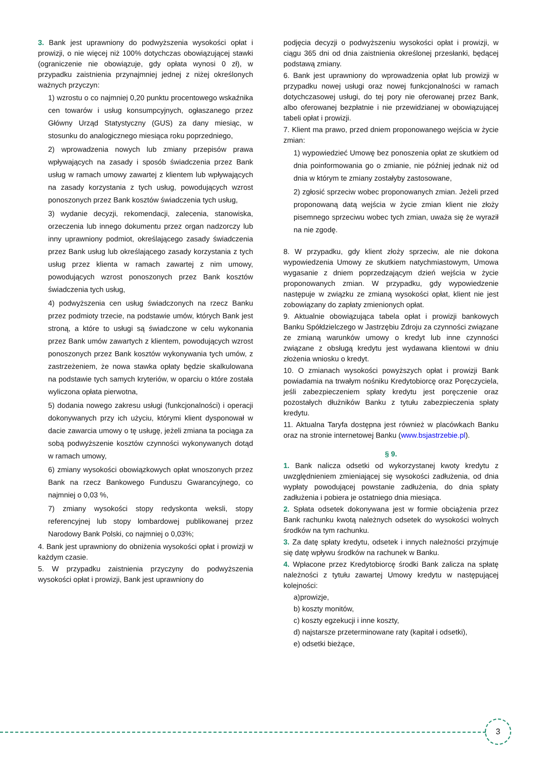3. Bank jest uprawniony do podwyższenia wysokości opłat i prowizji, o nie więcej niż 100% dotychczas obowiązującej stawki (ograniczenie nie obowiązuje, gdy opłata wynosi 0 zł), w przypadku zaistnienia przynajmniej jednej z niżej określonych ważnych przyczyn:
1) wzrostu o co najmniej 0,20 punktu procentowego wskaźnika cen towarów i usług konsumpcyjnych, ogłaszanego przez Główny Urząd Statystyczny (GUS) za dany miesiąc, w stosunku do analogicznego miesiąca roku poprzedniego,
2) wprowadzenia nowych lub zmiany przepisów prawa wpływających na zasady i sposób świadczenia przez Bank usług w ramach umowy zawartej z klientem lub wpływających na zasady korzystania z tych usług, powodujących wzrost ponoszonych przez Bank kosztów świadczenia tych usług,
3) wydanie decyzji, rekomendacji, zalecenia, stanowiska, orzeczenia lub innego dokumentu przez organ nadzorczy lub inny uprawniony podmiot, określającego zasady świadczenia przez Bank usług lub określającego zasady korzystania z tych usług przez klienta w ramach zawartej z nim umowy, powodujących wzrost ponoszonych przez Bank kosztów świadczenia tych usług,
4) podwyższenia cen usług świadczonych na rzecz Banku przez podmioty trzecie, na podstawie umów, których Bank jest stroną, a które to usługi są świadczone w celu wykonania przez Bank umów zawartych z klientem, powodujących wzrost ponoszonych przez Bank kosztów wykonywania tych umów, z zastrzeżeniem, że nowa stawka opłaty będzie skalkulowana na podstawie tych samych kryteriów, w oparciu o które została wyliczona opłata pierwotna,
5) dodania nowego zakresu usługi (funkcjonalności) i operacji dokonywanych przy ich użyciu, którymi klient dysponował w dacie zawarcia umowy o tę usługę, jeżeli zmiana ta pociąga za sobą podwyższenie kosztów czynności wykonywanych dotąd w ramach umowy,
6) zmiany wysokości obowiązkowych opłat wnoszonych przez Bank na rzecz Bankowego Funduszu Gwarancyjnego, co najmniej o 0,03 %,
7) zmiany wysokości stopy redyskonta weksli, stopy referencyjnej lub stopy lombardowej publikowanej przez Narodowy Bank Polski, co najmniej o 0,03%;
4. Bank jest uprawniony do obniżenia wysokości opłat i prowizji w każdym czasie.
5. W przypadku zaistnienia przyczyny do podwyższenia wysokości opłat i prowizji, Bank jest uprawniony do
podjęcia decyzji o podwyższeniu wysokości opłat i prowizji, w ciągu 365 dni od dnia zaistnienia określonej przesłanki, będącej podstawą zmiany.
6. Bank jest uprawniony do wprowadzenia opłat lub prowizji w przypadku nowej usługi oraz nowej funkcjonalności w ramach dotychczasowej usługi, do tej pory nie oferowanej przez Bank, albo oferowanej bezpłatnie i nie przewidzianej w obowiązującej tabeli opłat i prowizji.
7. Klient ma prawo, przed dniem proponowanego wejścia w życie zmian:
1) wypowiedzieć Umowę bez ponoszenia opłat ze skutkiem od dnia poinformowania go o zmianie, nie później jednak niż od dnia w którym te zmiany zostałyby zastosowane,
2) zgłosić sprzeciw wobec proponowanych zmian. Jeżeli przed proponowaną datą wejścia w życie zmian klient nie złoży pisemnego sprzeciwu wobec tych zmian, uważa się że wyraził na nie zgodę.
8. W przypadku, gdy klient złoży sprzeciw, ale nie dokona wypowiedzenia Umowy ze skutkiem natychmiastowym, Umowa wygasanie z dniem poprzedzającym dzień wejścia w życie proponowanych zmian. W przypadku, gdy wypowiedzenie następuje w związku ze zmianą wysokości opłat, klient nie jest zobowiązany do zapłaty zmienionych opłat.
9. Aktualnie obowiązująca tabela opłat i prowizji bankowych Banku Spółdzielczego w Jastrzębiu Zdroju za czynności związane ze zmianą warunków umowy o kredyt lub inne czynności związane z obsługą kredytu jest wydawana klientowi w dniu złożenia wniosku o kredyt.
10. O zmianach wysokości powyższych opłat i prowizji Bank powiadamia na trwałym nośniku Kredytobiorcę oraz Poręczyciela, jeśli zabezpieczeniem spłaty kredytu jest poręczenie oraz pozostałych dłużników Banku z tytułu zabezpieczenia spłaty kredytu.
11. Aktualna Taryfa dostępna jest również w placówkach Banku oraz na stronie internetowej Banku (www.bsjastrzebie.pl).
§ 9.
1. Bank nalicza odsetki od wykorzystanej kwoty kredytu z uwzględnieniem zmieniającej się wysokości zadłużenia, od dnia wypłaty powodującej powstanie zadłużenia, do dnia spłaty zadłużenia i pobiera je ostatniego dnia miesiąca.
2. Spłata odsetek dokonywana jest w formie obciążenia przez Bank rachunku kwotą należnych odsetek do wysokości wolnych środków na tym rachunku.
3. Za datę spłaty kredytu, odsetek i innych należności przyjmuje się datę wpływu środków na rachunek w Banku.
4. Wpłacone przez Kredytobiorcę środki Bank zalicza na spłatę należności z tytułu zawartej Umowy kredytu w następującej kolejności:
a)prowizje,
b) koszty monitów,
c) koszty egzekucji i inne koszty,
d) najstarsze przeterminowane raty (kapitał i odsetki),
e) odsetki bieżące,
3